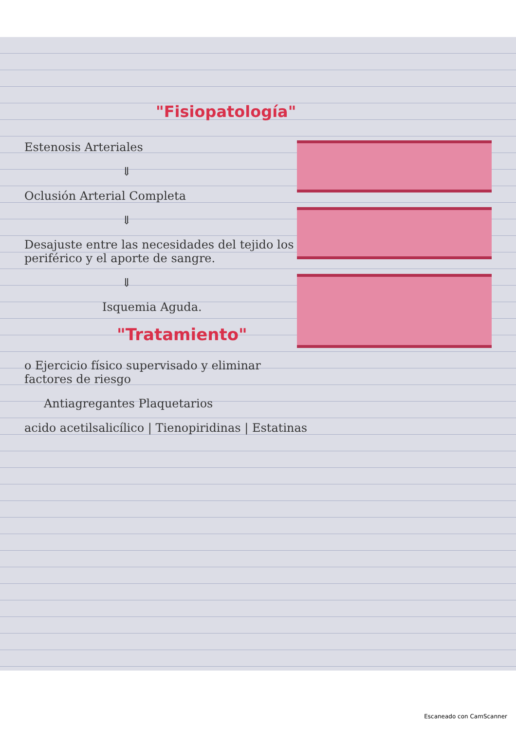"Fisiopatología"
Estenosis Arteriales
⇓
Oclusión Arterial Completa
⇓
Desajuste entre las necesidades del tejido los periférico y el aporte de sangre.
⇓
Isquemia Aguda.
"Tratamiento"
o Ejercicio físico supervisado y eliminar factores de riesgo
Antiagregantes Plaquetarios
acido acetilsalicílico | Tienopiridinas | Estatinas
Escaneado con CamScanner